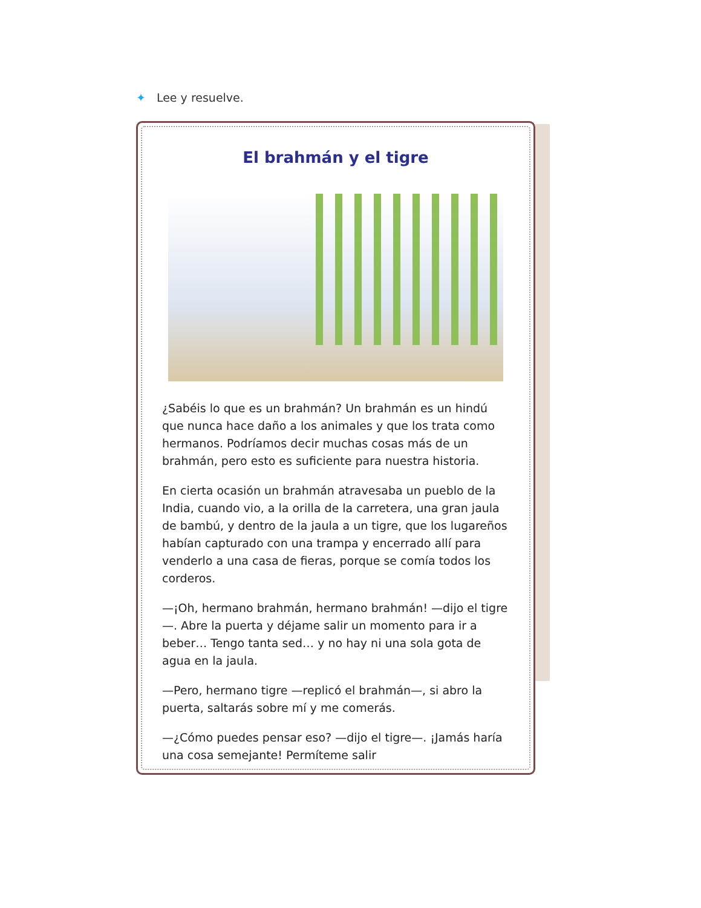✦ Lee y resuelve.
El brahmán y el tigre
¿Sabéis lo que es un brahmán? Un brahmán es un hindú que nunca hace daño a los animales y que los trata como hermanos. Podríamos decir muchas cosas más de un brahmán, pero esto es suficiente para nuestra historia.
En cierta ocasión un brahmán atravesaba un pueblo de la India, cuando vio, a la orilla de la carretera, una gran jaula de bambú, y dentro de la jaula a un tigre, que los lugareños habían capturado con una trampa y encerrado allí para venderlo a una casa de fieras, porque se comía todos los corderos.
—¡Oh, hermano brahmán, hermano brahmán! —dijo el tigre—. Abre la puerta y déjame salir un momento para ir a beber… Tengo tanta sed… y no hay ni una sola gota de agua en la jaula.
—Pero, hermano tigre —replicó el brahmán—, si abro la puerta, saltarás sobre mí y me comerás.
—¿Cómo puedes pensar eso? —dijo el tigre—. ¡Jamás haría una cosa semejante! Permíteme salir